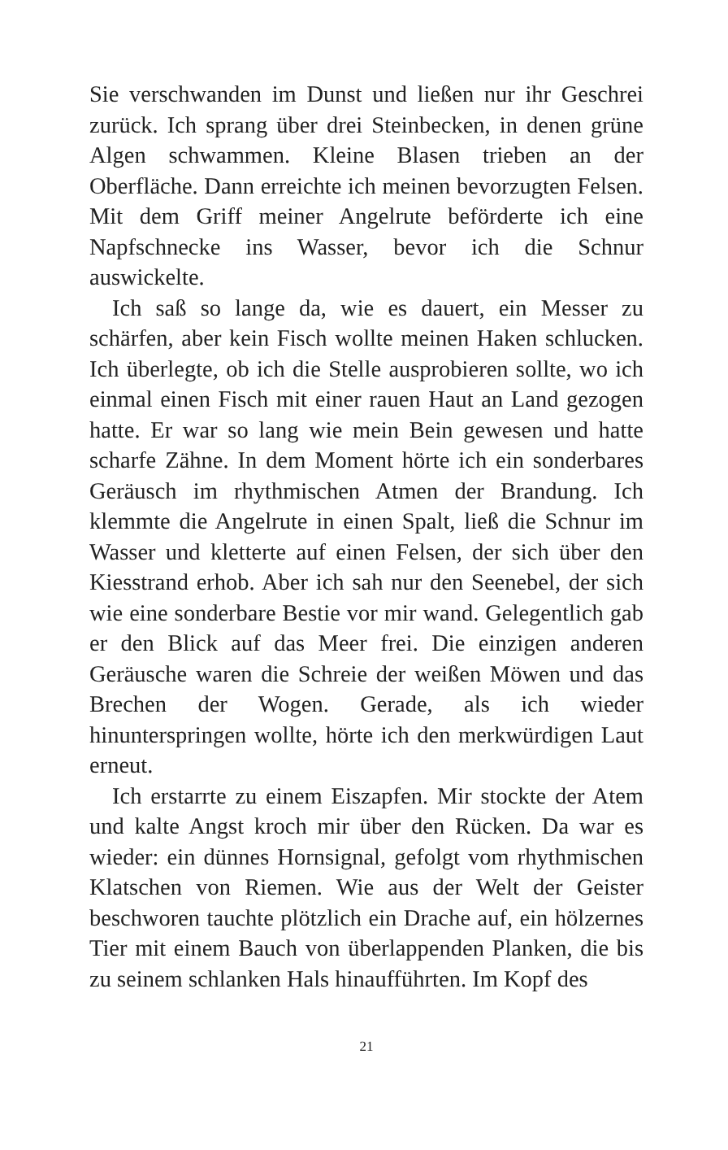Sie verschwanden im Dunst und ließen nur ihr Geschrei zurück. Ich sprang über drei Steinbecken, in denen grüne Algen schwammen. Kleine Blasen trieben an der Oberfläche. Dann erreichte ich meinen bevorzugten Felsen. Mit dem Griff meiner Angelrute beförderte ich eine Napfschnecke ins Wasser, bevor ich die Schnur auswickelte.
Ich saß so lange da, wie es dauert, ein Messer zu schärfen, aber kein Fisch wollte meinen Haken schlucken. Ich überlegte, ob ich die Stelle ausprobieren sollte, wo ich einmal einen Fisch mit einer rauen Haut an Land gezogen hatte. Er war so lang wie mein Bein gewesen und hatte scharfe Zähne. In dem Moment hörte ich ein sonderbares Geräusch im rhythmischen Atmen der Brandung. Ich klemmte die Angelrute in einen Spalt, ließ die Schnur im Wasser und kletterte auf einen Felsen, der sich über den Kiesstrand erhob. Aber ich sah nur den Seenebel, der sich wie eine sonderbare Bestie vor mir wand. Gelegentlich gab er den Blick auf das Meer frei. Die einzigen anderen Geräusche waren die Schreie der weißen Möwen und das Brechen der Wogen. Gerade, als ich wieder hinunterspringen wollte, hörte ich den merkwürdigen Laut erneut.
Ich erstarrte zu einem Eiszapfen. Mir stockte der Atem und kalte Angst kroch mir über den Rücken. Da war es wieder: ein dünnes Hornsignal, gefolgt vom rhythmischen Klatschen von Riemen. Wie aus der Welt der Geister beschworen tauchte plötzlich ein Drache auf, ein hölzernes Tier mit einem Bauch von überlappenden Planken, die bis zu seinem schlanken Hals hinaufführten. Im Kopf des
21